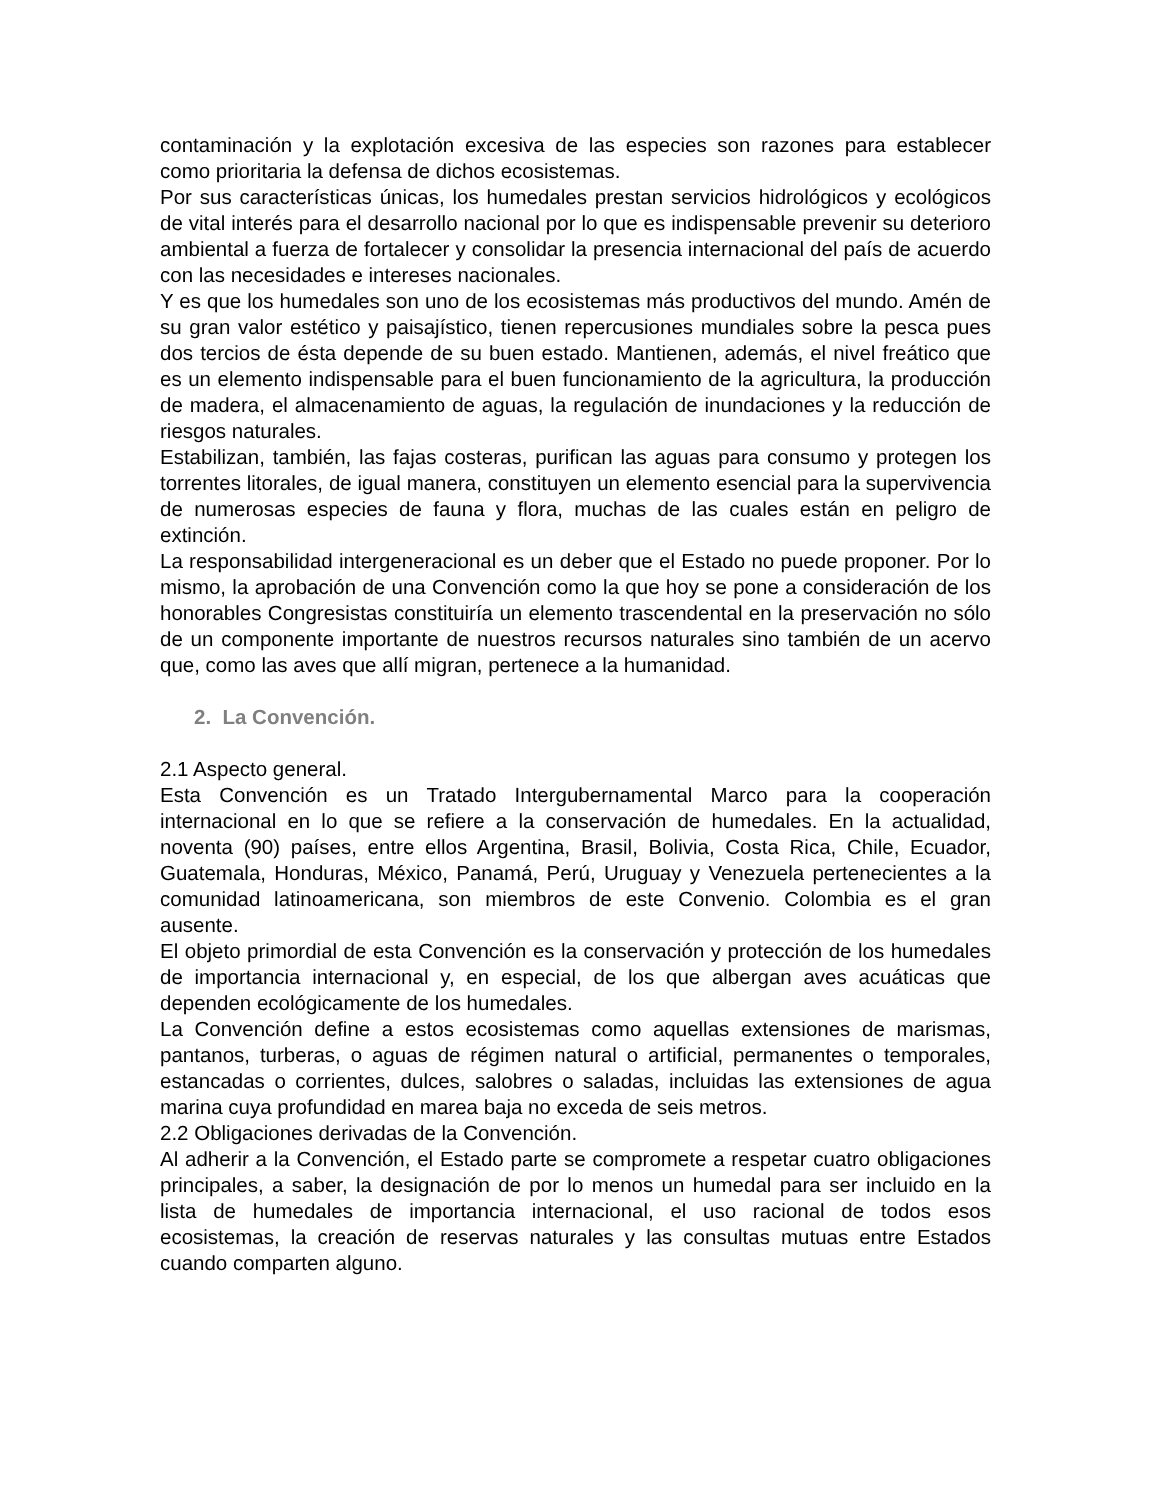contaminación y la explotación excesiva de las especies son razones para establecer como prioritaria la defensa de dichos ecosistemas.
Por sus características únicas, los humedales prestan servicios hidrológicos y ecológicos de vital interés para el desarrollo nacional por lo que es indispensable prevenir su deterioro ambiental a fuerza de fortalecer y consolidar la presencia internacional del país de acuerdo con las necesidades e intereses nacionales.
Y es que los humedales son uno de los ecosistemas más productivos del mundo. Amén de su gran valor estético y paisajístico, tienen repercusiones mundiales sobre la pesca pues dos tercios de ésta depende de su buen estado. Mantienen, además, el nivel freático que es un elemento indispensable para el buen funcionamiento de la agricultura, la producción de madera, el almacenamiento de aguas, la regulación de inundaciones y la reducción de riesgos naturales.
Estabilizan, también, las fajas costeras, purifican las aguas para consumo y protegen los torrentes litorales, de igual manera, constituyen un elemento esencial para la supervivencia de numerosas especies de fauna y flora, muchas de las cuales están en peligro de extinción.
La responsabilidad intergeneracional es un deber que el Estado no puede proponer. Por lo mismo, la aprobación de una Convención como la que hoy se pone a consideración de los honorables Congresistas constituiría un elemento trascendental en la preservación no sólo de un componente importante de nuestros recursos naturales sino también de un acervo que, como las aves que allí migran, pertenece a la humanidad.
2. La Convención.
2.1 Aspecto general.
Esta Convención es un Tratado Intergubernamental Marco para la cooperación internacional en lo que se refiere a la conservación de humedales. En la actualidad, noventa (90) países, entre ellos Argentina, Brasil, Bolivia, Costa Rica, Chile, Ecuador, Guatemala, Honduras, México, Panamá, Perú, Uruguay y Venezuela pertenecientes a la comunidad latinoamericana, son miembros de este Convenio. Colombia es el gran ausente.
El objeto primordial de esta Convención es la conservación y protección de los humedales de importancia internacional y, en especial, de los que albergan aves acuáticas que dependen ecológicamente de los humedales.
La Convención define a estos ecosistemas como aquellas extensiones de marismas, pantanos, turberas, o aguas de régimen natural o artificial, permanentes o temporales, estancadas o corrientes, dulces, salobres o saladas, incluidas las extensiones de agua marina cuya profundidad en marea baja no exceda de seis metros.
2.2 Obligaciones derivadas de la Convención.
Al adherir a la Convención, el Estado parte se compromete a respetar cuatro obligaciones principales, a saber, la designación de por lo menos un humedal para ser incluido en la lista de humedales de importancia internacional, el uso racional de todos esos ecosistemas, la creación de reservas naturales y las consultas mutuas entre Estados cuando comparten alguno.